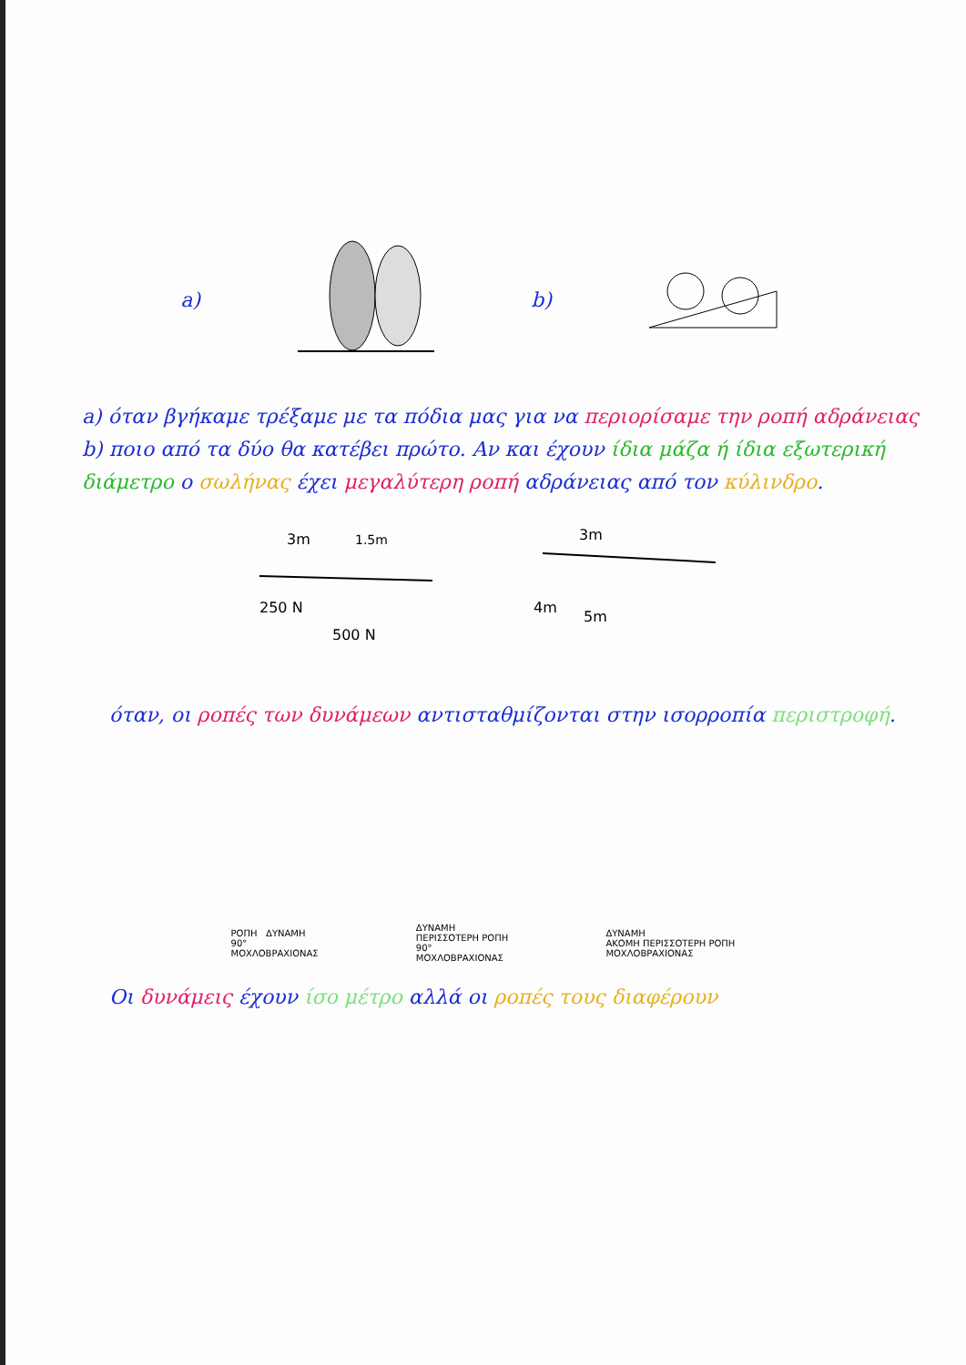a) b)
a) όταν βγήκαμε τρέξαμε με τα πόδια μας για να περιορίσαμε την ροπή αδράνειας b) ποιο από τα δύο θα κατέβει πρώτο. Αν και έχουν ίδια μάζα ή ίδια εξωτερική διάμετρο ο σωλήνας έχει μεγαλύτερη ροπή αδράνειας από τον κύλινδρο.
3m
1.5m
250 N
500 N
3m
4m
5m
όταν, οι ροπές των δυνάμεων αντισταθμίζονται στην ισορροπία περιστροφή.
ΡΟΠΗ ΔΥΝΑΜΗ
90°
ΜΟΧΛΟΒΡΑΧΙΟΝΑΣ
ΔΥΝΑΜΗ
ΠΕΡΙΣΣΟΤΕΡΗ ΡΟΠΗ
90°
ΜΟΧΛΟΒΡΑΧΙΟΝΑΣ
ΔΥΝΑΜΗ
ΑΚΟΜΗ ΠΕΡΙΣΣΟΤΕΡΗ ΡΟΠΗ
ΜΟΧΛΟΒΡΑΧΙΟΝΑΣ
Οι δυνάμεις έχουν ίσο μέτρο αλλά οι ροπές τους διαφέρουν